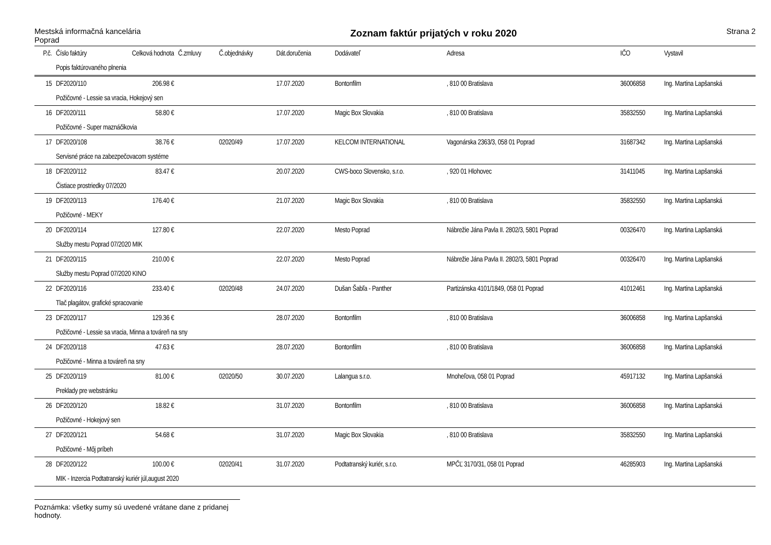Mestská informačná kancelária
Poprad
Zoznam faktúr prijatých v roku 2020
Strana 2
| P.č. | Číslo faktúry | Celková hodnota | Č.zmluvy | Č.objednávky | Dát.doručenia | Dodávateľ | Adresa | IČO | Vystavil |
| --- | --- | --- | --- | --- | --- | --- | --- | --- | --- |
| | Popis faktúrovaného plnenia | | | | | | | | |
| 15 | DF2020/110 | 206.98 € | | | 17.07.2020 | Bontonfilm | , 810 00 Bratislava | 36006858 | Ing. Martina Lapšanská |
| | Požičovné - Lessie sa vracia, Hokejový sen | | | | | | | | |
| 16 | DF2020/111 | 58.80 € | | | 17.07.2020 | Magic Box Slovakia | , 810 00 Bratislava | 35832550 | Ing. Martina Lapšanská |
| | Požičovné - Super maznáčikovia | | | | | | | | |
| 17 | DF2020/108 | 38.76 € | | 02020/49 | 17.07.2020 | KELCOM INTERNATIONAL | Vagonárska 2363/3, 058 01 Poprad | 31687342 | Ing. Martina Lapšanská |
| | Servisné práce na zabezpečovacom systéme | | | | | | | | |
| 18 | DF2020/112 | 83.47 € | | | 20.07.2020 | CWS-boco Slovensko, s.r.o. | , 920 01 Hlohovec | 31411045 | Ing. Martina Lapšanská |
| | Čistiace prostriedky 07/2020 | | | | | | | | |
| 19 | DF2020/113 | 176.40 € | | | 21.07.2020 | Magic Box Slovakia | , 810 00 Bratislava | 35832550 | Ing. Martina Lapšanská |
| | Požičovné - MEKY | | | | | | | | |
| 20 | DF2020/114 | 127.80 € | | | 22.07.2020 | Mesto Poprad | Nábrežie Jána Pavla II. 2802/3, 5801 Poprad | 00326470 | Ing. Martina Lapšanská |
| | Služby mestu Poprad 07/2020 MIK | | | | | | | | |
| 21 | DF2020/115 | 210.00 € | | | 22.07.2020 | Mesto Poprad | Nábrežie Jána Pavla II. 2802/3, 5801 Poprad | 00326470 | Ing. Martina Lapšanská |
| | Služby mestu Poprad 07/2020 KINO | | | | | | | | |
| 22 | DF2020/116 | 233.40 € | | 02020/48 | 24.07.2020 | Dušan Šabľa - Panther | Partizánska 4101/1849, 058 01 Poprad | 41012461 | Ing. Martina Lapšanská |
| | Tlač plagátov, grafické spracovanie | | | | | | | | |
| 23 | DF2020/117 | 129.36 € | | | 28.07.2020 | Bontonfilm | , 810 00 Bratislava | 36006858 | Ing. Martina Lapšanská |
| | Požičovné - Lessie sa vracia, Minna a továreň na sny | | | | | | | | |
| 24 | DF2020/118 | 47.63 € | | | 28.07.2020 | Bontonfilm | , 810 00 Bratislava | 36006858 | Ing. Martina Lapšanská |
| | Požičovné - Minna a továreň na sny | | | | | | | | |
| 25 | DF2020/119 | 81.00 € | | 02020/50 | 30.07.2020 | Lalangua s.r.o. | Mnoheľova, 058 01 Poprad | 45917132 | Ing. Martina Lapšanská |
| | Preklady pre webstránku | | | | | | | | |
| 26 | DF2020/120 | 18.82 € | | | 31.07.2020 | Bontonfilm | , 810 00 Bratislava | 36006858 | Ing. Martina Lapšanská |
| | Požičovné - Hokejový sen | | | | | | | | |
| 27 | DF2020/121 | 54.68 € | | | 31.07.2020 | Magic Box Slovakia | , 810 00 Bratislava | 35832550 | Ing. Martina Lapšanská |
| | Požičovné - Môj príbeh | | | | | | | | |
| 28 | DF2020/122 | 100.00 € | | 02020/41 | 31.07.2020 | Podtatranský kuriér, s.r.o. | MPČĽ 3170/31, 058 01 Poprad | 46285903 | Ing. Martina Lapšanská |
| | MIK - Inzercia Podtatranský kuriér júl,august 2020 | | | | | | | | |
Poznámka: všetky sumy sú uvedené vrátane dane z pridanej hodnoty.